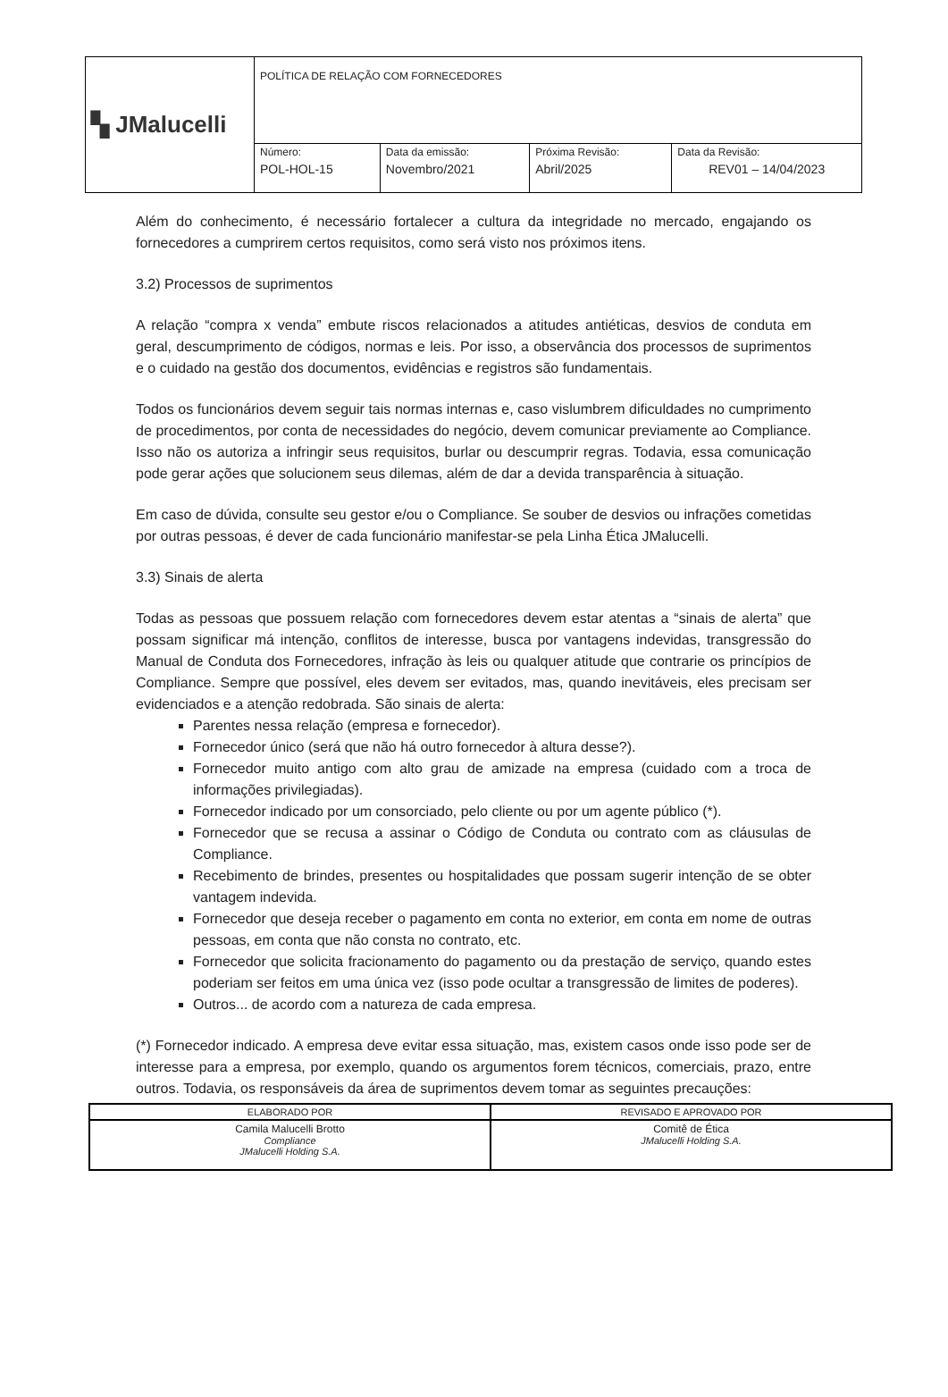| ▚ JMalucelli | POLÍTICA DE RELAÇÃO COM FORNECEDORES | | | |
| | Número: POL-HOL-15 | Data da emissão: Novembro/2021 | Próxima Revisão: Abril/2025 | Data da Revisão: REV01 – 14/04/2023 |
Além do conhecimento, é necessário fortalecer a cultura da integridade no mercado, engajando os fornecedores a cumprirem certos requisitos, como será visto nos próximos itens.
3.2) Processos de suprimentos
A relação “compra x venda” embute riscos relacionados a atitudes antiéticas, desvios de conduta em geral, descumprimento de códigos, normas e leis. Por isso, a observância dos processos de suprimentos e o cuidado na gestão dos documentos, evidências e registros são fundamentais.
Todos os funcionários devem seguir tais normas internas e, caso vislumbrem dificuldades no cumprimento de procedimentos, por conta de necessidades do negócio, devem comunicar previamente ao Compliance. Isso não os autoriza a infringir seus requisitos, burlar ou descumprir regras. Todavia, essa comunicação pode gerar ações que solucionem seus dilemas, além de dar a devida transparência à situação.
Em caso de dúvida, consulte seu gestor e/ou o Compliance. Se souber de desvios ou infrações cometidas por outras pessoas, é dever de cada funcionário manifestar-se pela Linha Ética JMalucelli.
3.3) Sinais de alerta
Todas as pessoas que possuem relação com fornecedores devem estar atentas a “sinais de alerta” que possam significar má intenção, conflitos de interesse, busca por vantagens indevidas, transgressão do Manual de Conduta dos Fornecedores, infração às leis ou qualquer atitude que contrarie os princípios de Compliance. Sempre que possível, eles devem ser evitados, mas, quando inevitáveis, eles precisam ser evidenciados e a atenção redobrada. São sinais de alerta:
Parentes nessa relação (empresa e fornecedor).
Fornecedor único (será que não há outro fornecedor à altura desse?).
Fornecedor muito antigo com alto grau de amizade na empresa (cuidado com a troca de informações privilegiadas).
Fornecedor indicado por um consorciado, pelo cliente ou por um agente público (*).
Fornecedor que se recusa a assinar o Código de Conduta ou contrato com as cláusulas de Compliance.
Recebimento de brindes, presentes ou hospitalidades que possam sugerir intenção de se obter vantagem indevida.
Fornecedor que deseja receber o pagamento em conta no exterior, em conta em nome de outras pessoas, em conta que não consta no contrato, etc.
Fornecedor que solicita fracionamento do pagamento ou da prestação de serviço, quando estes poderiam ser feitos em uma única vez (isso pode ocultar a transgressão de limites de poderes).
Outros... de acordo com a natureza de cada empresa.
(*) Fornecedor indicado. A empresa deve evitar essa situação, mas, existem casos onde isso pode ser de interesse para a empresa, por exemplo, quando os argumentos forem técnicos, comerciais, prazo, entre outros. Todavia, os responsáveis da área de suprimentos devem tomar as seguintes precauções:
| ELABORADO POR | REVISADO E APROVADO POR |
| --- | --- |
| Camila Malucelli Brotto Compliance JMalucelli Holding S.A. | Comitê de Ética JMalucelli Holding S.A. |